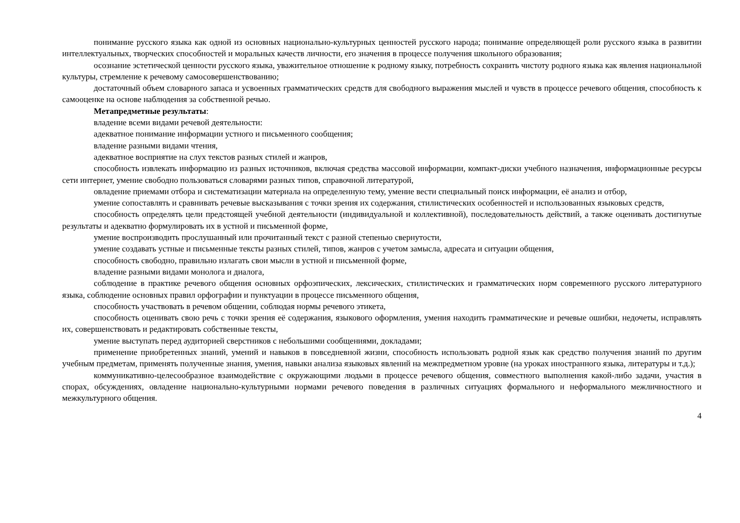понимание русского языка как одной из основных национально-культурных ценностей русского народа; понимание определяющей роли русского языка в развитии интеллектуальных, творческих способностей и моральных качеств личности, его значения в процессе получения школьного образования;
осознание эстетической ценности русского языка, уважительное отношение к родному языку, потребность сохранить чистоту родного языка как явления национальной культуры, стремление к речевому самосовершенствованию;
достаточный объем словарного запаса и усвоенных грамматических средств для свободного выражения мыслей и чувств в процессе речевого общения, способность к самооценке на основе наблюдения за собственной речью.
Метапредметные результаты:
владение всеми видами речевой деятельности:
адекватное понимание информации устного и письменного сообщения;
владение разными видами чтения,
адекватное восприятие на слух текстов разных стилей и жанров,
способность извлекать информацию из разных источников, включая средства массовой информации, компакт-диски учебного назначения, информационные ресурсы сети интернет, умение свободно пользоваться словарями разных типов, справочной литературой,
овладение приемами отбора и систематизации материала на определенную тему, умение вести специальный поиск информации, её анализ и отбор,
умение сопоставлять и сравнивать речевые высказывания с точки зрения их содержания, стилистических особенностей и использованных языковых средств,
способность определять цели предстоящей учебной деятельности (индивидуальной и коллективной), последовательность действий, а также оценивать достигнутые результаты и адекватно формулировать их в устной и письменной форме,
умение воспроизводить прослушанный или прочитанный текст с разной степенью свернутости,
умение создавать устные и письменные тексты разных стилей, типов, жанров с учетом замысла, адресата и ситуации общения,
способность свободно, правильно излагать свои мысли в устной и письменной форме,
владение разными видами монолога и диалога,
соблюдение в практике речевого общения основных орфоэпических, лексических, стилистических и грамматических норм современного русского литературного языка, соблюдение основных правил орфографии и пунктуации в процессе письменного общения,
способность участвовать в речевом общении, соблюдая нормы речевого этикета,
способность оценивать свою речь с точки зрения её содержания, языкового оформления, умения находить грамматические и речевые ошибки, недочеты, исправлять их, совершенствовать и редактировать собственные тексты,
умение выступать перед аудиторией сверстников с небольшими сообщениями, докладами;
применение приобретенных знаний, умений и навыков в повседневной жизни, способность использовать родной язык как средство получения знаний по другим учебным предметам, применять полученные знания, умения, навыки анализа языковых явлений на межпредметном уровне (на уроках иностранного языка, литературы и т.д.);
коммуникативно-целесообразное взаимодействие с окружающими людьми в процессе речевого общения, совместного выполнения какой-либо задачи, участия в спорах, обсуждениях, овладение национально-культурными нормами речевого поведения в различных ситуациях формального и неформального межличностного и межкультурного общения.
4